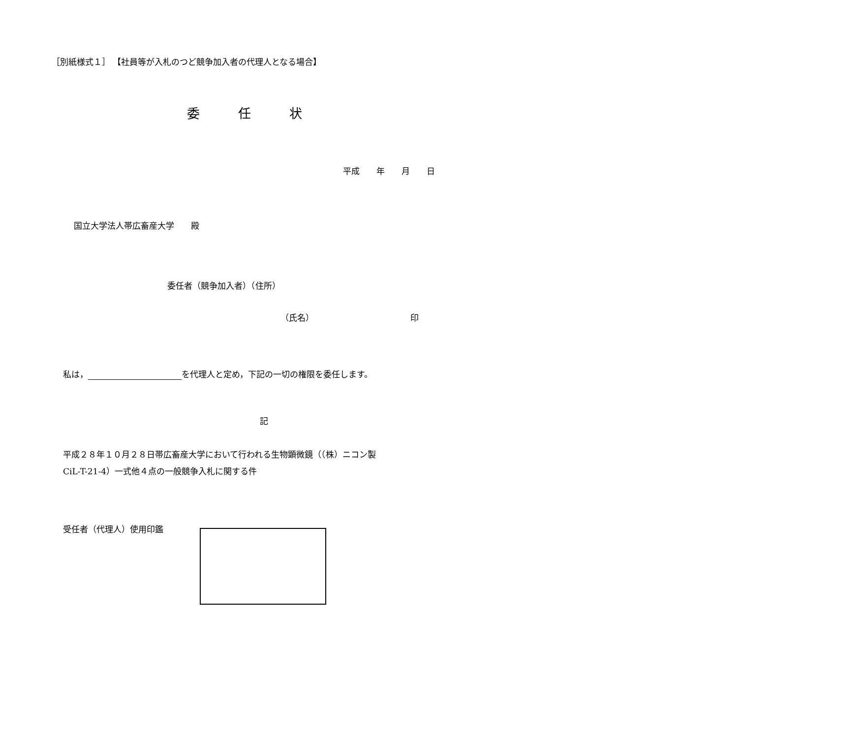［別紙様式１］ 【社員等が入札のつど競争加入者の代理人となる場合】
委　　　任　　　状
平成　　年　　月　　日
国立大学法人帯広畜産大学　　殿
委任者（競争加入者）（住所）
（氏名）　　　　　　　　　　　　印
私は， を代理人と定め，下記の一切の権限を委任します。
記
平成２８年１０月２８日帯広畜産大学において行われる生物顕微鏡（（株）ニコン製 CiL-T-21-4）一式他４点の一般競争入札に関する件
受任者（代理人）使用印鑑